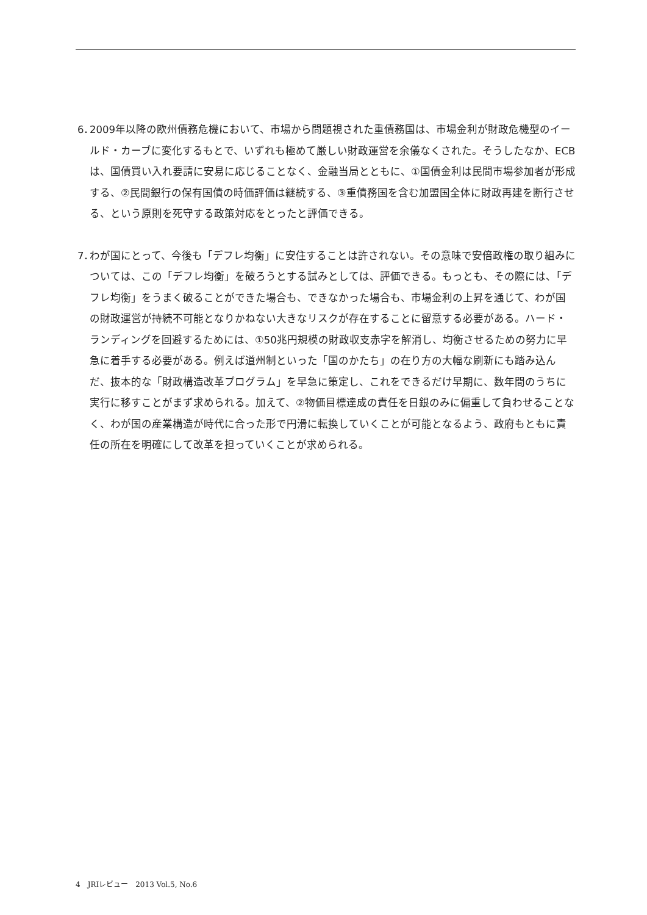6．
2009年以降の欧州債務危機において、市場から問題視された重債務国は、市場金利が財政危機型のイールド・カーブに変化するもとで、いずれも極めて厳しい財政運営を余儀なくされた。そうしたなか、ECBは、国債買い入れ要請に安易に応じることなく、金融当局とともに、①国債金利は民間市場参加者が形成する、②民間銀行の保有国債の時価評価は継続する、③重債務国を含む加盟国全体に財政再建を断行させる、という原則を死守する政策対応をとったと評価できる。
7．
わが国にとって、今後も「デフレ均衡」に安住することは許されない。その意味で安倍政権の取り組みについては、この「デフレ均衡」を破ろうとする試みとしては、評価できる。もっとも、その際には、「デフレ均衡」をうまく破ることができた場合も、できなかった場合も、市場金利の上昇を通じて、わが国の財政運営が持続不可能となりかねない大きなリスクが存在することに留意する必要がある。ハード・ランディングを回避するためには、①50兆円規模の財政収支赤字を解消し、均衡させるための努力に早急に着手する必要がある。例えば道州制といった「国のかたち」の在り方の大幅な刷新にも踏み込んだ、抜本的な「財政構造改革プログラム」を早急に策定し、これをできるだけ早期に、数年間のうちに実行に移すことがまず求められる。加えて、②物価目標達成の責任を日銀のみに偏重して負わせることなく、わが国の産業構造が時代に合った形で円滑に転換していくことが可能となるよう、政府もともに責任の所在を明確にして改革を担っていくことが求められる。
4　JRIレビュー　2013 Vol.5, No.6